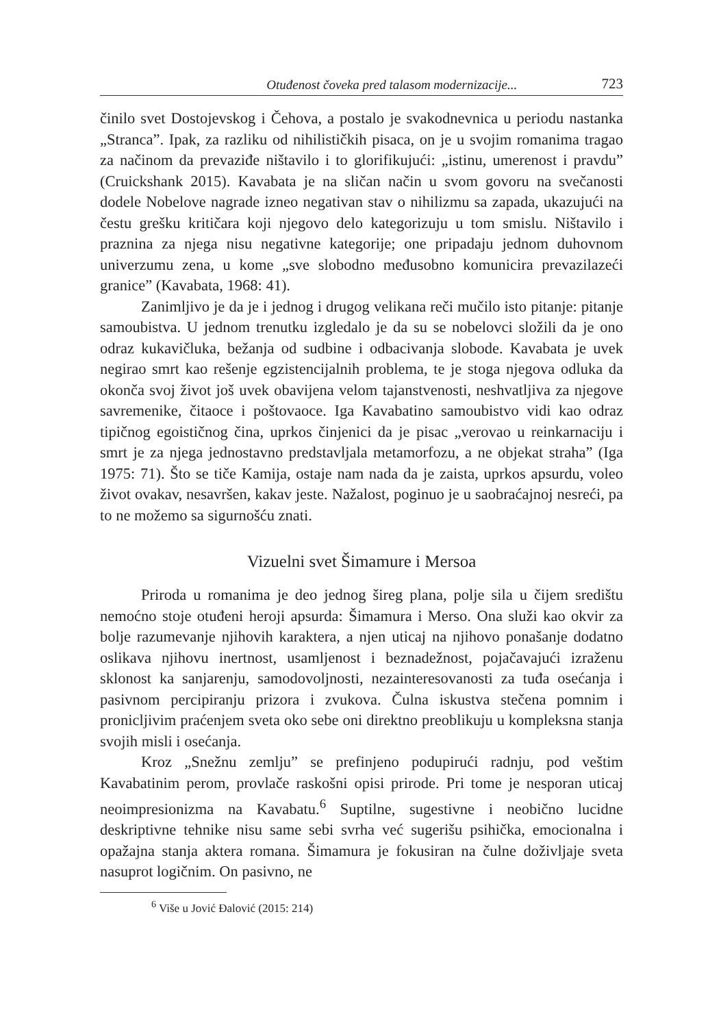Otuđenost čoveka pred talasom modernizacije... 723
činilo svet Dostojevskog i Čehova, a postalo je svakodnevnica u periodu nastanka „Stranca”. Ipak, za razliku od nihilističkih pisaca, on je u svojim romanima tragao za načinom da prevaziđe ništavilo i to glorifikujući: „istinu, umerenost i pravdu” (Cruickshank 2015). Kavabata je na sličan način u svom govoru na svečanosti dodele Nobelove nagrade izneo negativan stav o nihilizmu sa zapada, ukazujući na čestu grešku kritičara koji njegovo delo kategorizuju u tom smislu. Ništavilo i praznina za njega nisu negativne kategorije; one pripadaju jednom duhovnom univerzumu zena, u kome „sve slobodno međusobno komunicira prevazilazeći granice” (Kavabata, 1968: 41).
Zanimljivo je da je i jednog i drugog velikana reči mučilo isto pitanje: pitanje samoubistva. U jednom trenutku izgledalo je da su se nobelovci složili da je ono odraz kukavičluka, bežanja od sudbine i odbacivanja slobode. Kavabata je uvek negirao smrt kao rešenje egzistencijalnih problema, te je stoga njegova odluka da okonča svoj život još uvek obavijena velom tajanstvenosti, neshvatljiva za njegove savremenike, čitaoce i poštovaoce. Iga Kavabatino samoubistvo vidi kao odraz tipičnog egoističnog čina, uprkos činjenici da je pisac „verovao u reinkarnaciju i smrt je za njega jednostavno predstavljala metamorfozu, a ne objekat straha” (Iga 1975: 71). Što se tiče Kamija, ostaje nam nada da je zaista, uprkos apsurdu, voleo život ovakav, nesavršen, kakav jeste. Nažalost, poginuo je u saobraćajnoj nesreći, pa to ne možemo sa sigurnošću znati.
Vizuelni svet Šimamure i Mersoa
Priroda u romanima je deo jednog šireg plana, polje sila u čijem središtu nemoćno stoje otuđeni heroji apsurda: Šimamura i Merso. Ona služi kao okvir za bolje razumevanje njihovih karaktera, a njen uticaj na njihovo ponašanje dodatno oslikava njihovu inertnost, usamljenost i beznadežnost, pojačavajući izraženu sklonost ka sanjarenju, samodovoljnosti, nezainteresovanosti za tuđa osećanja i pasivnom percipiranju prizora i zvukova. Čulna iskustva stečena pomnim i pronicljivim praćenjem sveta oko sebe oni direktno preoblikuju u kompleksna stanja svojih misli i osećanja.
Kroz „Snežnu zemlju” se prefinjeno podupirući radnju, pod veštim Kavabatinim perom, provlače raskošni opisi prirode. Pri tome je nesporan uticaj neoimpresionizma na Kavabatu.<sup>6</sup> Suptilne, sugestivne i neobično lucidne deskriptivne tehnike nisu same sebi svrha već sugerišu psihička, emocionalna i opažajna stanja aktera romana. Šimamura je fokusiran na čulne doživljaje sveta nasuprot logičnim. On pasivno, ne
<sup>6</sup> Više u Jović Đalović (2015: 214)